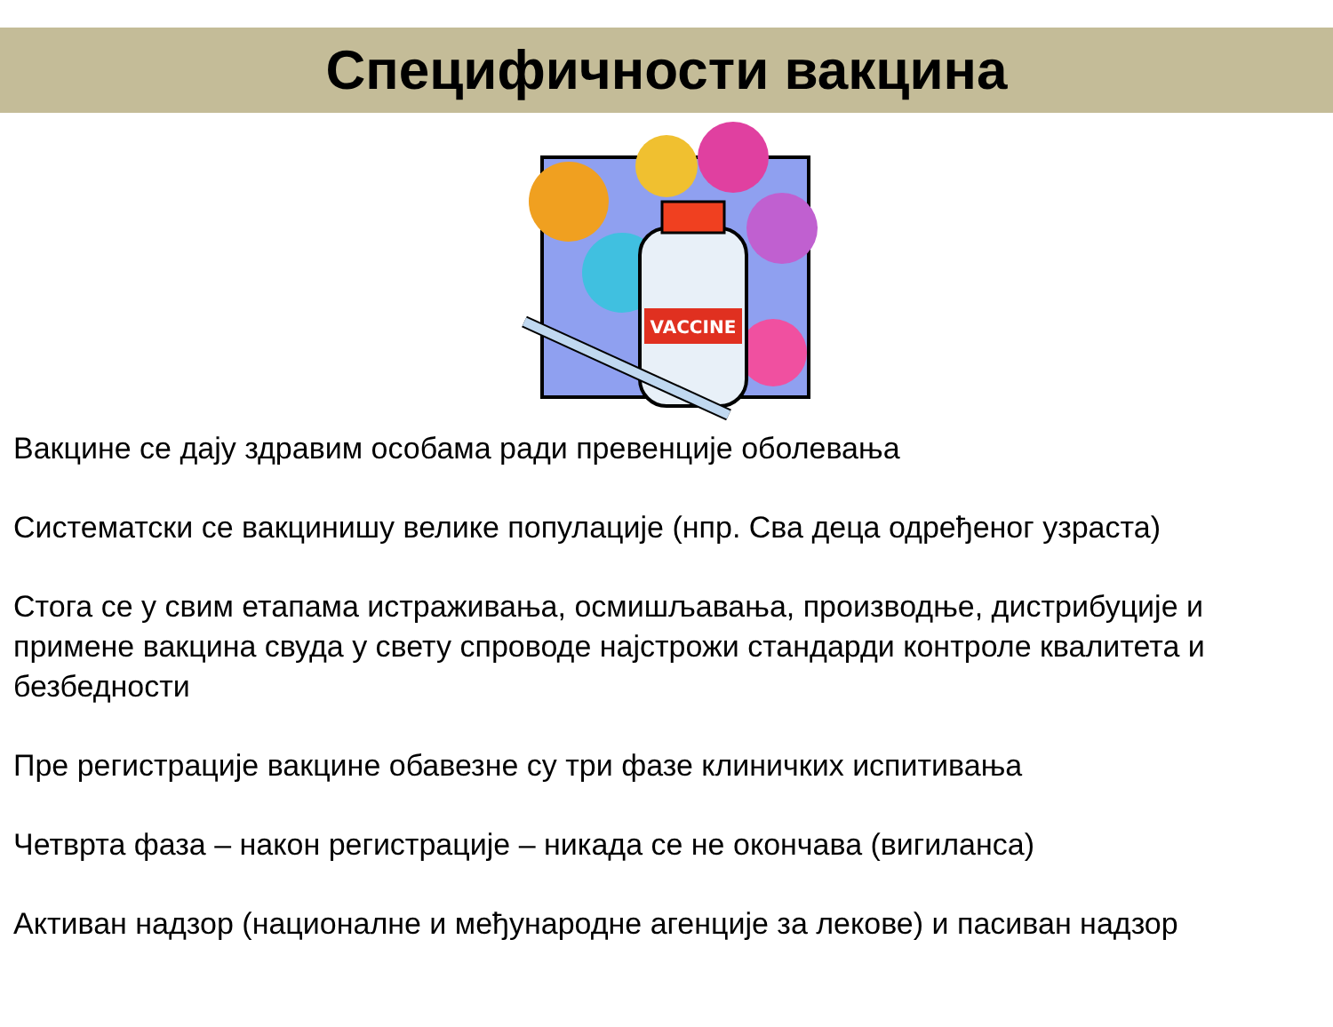Специфичности вакцина
VACCINE
Вакцине се дају здравим особама ради превенције оболевања
Систематски се вакцинишу велике популације (нпр. Сва деца одређеног узраста)
Стога се у свим етапама истраживања, осмишљавања, производње, дистрибуције и примене вакцина свуда у свету спроводе најстрожи стандарди контроле квалитета и безбедности
Пре регистрације вакцине обавезне су три фазе клиничких испитивања
Четврта фаза – након регистрације – никада се не окончава (вигиланса)
Активан надзор (националне и међународне агенције за лекове) и пасиван надзор